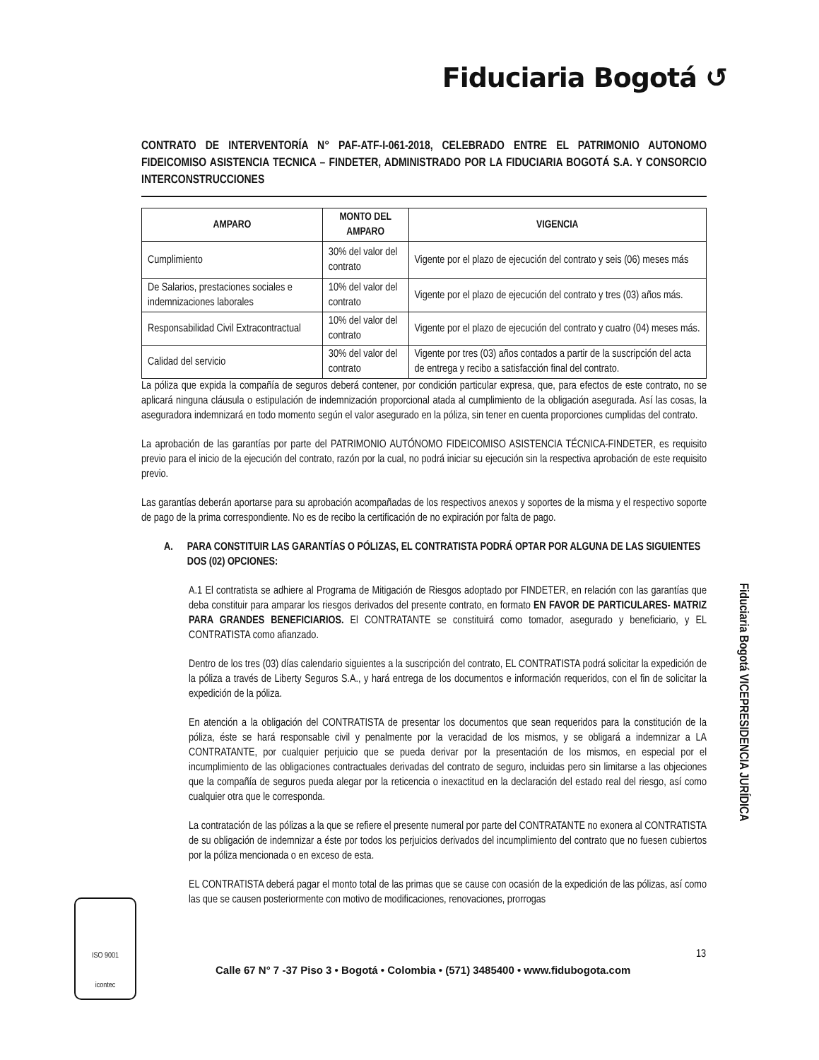Fiduciaria Bogotá ↺
CONTRATO DE INTERVENTORÍA N° PAF-ATF-I-061-2018, CELEBRADO ENTRE EL PATRIMONIO AUTONOMO FIDEICOMISO ASISTENCIA TECNICA – FINDETER, ADMINISTRADO POR LA FIDUCIARIA BOGOTÁ S.A. Y CONSORCIO INTERCONSTRUCCIONES
| AMPARO | MONTO DEL AMPARO | VIGENCIA |
| --- | --- | --- |
| Cumplimiento | 30% del valor del contrato | Vigente por el plazo de ejecución del contrato y seis (06) meses más |
| De Salarios, prestaciones sociales e indemnizaciones laborales | 10% del valor del contrato | Vigente por el plazo de ejecución del contrato y tres (03) años más. |
| Responsabilidad Civil Extracontractual | 10% del valor del contrato | Vigente por el plazo de ejecución del contrato y cuatro (04) meses más. |
| Calidad del servicio | 30% del valor del contrato | Vigente por tres (03) años contados a partir de la suscripción del acta de entrega y recibo a satisfacción final del contrato. |
La póliza que expida la compañía de seguros deberá contener, por condición particular expresa, que, para efectos de este contrato, no se aplicará ninguna cláusula o estipulación de indemnización proporcional atada al cumplimiento de la obligación asegurada. Así las cosas, la aseguradora indemnizará en todo momento según el valor asegurado en la póliza, sin tener en cuenta proporciones cumplidas del contrato.
La aprobación de las garantías por parte del PATRIMONIO AUTÓNOMO FIDEICOMISO ASISTENCIA TÉCNICA-FINDETER, es requisito previo para el inicio de la ejecución del contrato, razón por la cual, no podrá iniciar su ejecución sin la respectiva aprobación de este requisito previo.
Las garantías deberán aportarse para su aprobación acompañadas de los respectivos anexos y soportes de la misma y el respectivo soporte de pago de la prima correspondiente. No es de recibo la certificación de no expiración por falta de pago.
A. PARA CONSTITUIR LAS GARANTÍAS O PÓLIZAS, EL CONTRATISTA PODRÁ OPTAR POR ALGUNA DE LAS SIGUIENTES DOS (02) OPCIONES:
A.1 El contratista se adhiere al Programa de Mitigación de Riesgos adoptado por FINDETER, en relación con las garantías que deba constituir para amparar los riesgos derivados del presente contrato, en formato EN FAVOR DE PARTICULARES- MATRIZ PARA GRANDES BENEFICIARIOS. El CONTRATANTE se constituirá como tomador, asegurado y beneficiario, y EL CONTRATISTA como afianzado.
Dentro de los tres (03) días calendario siguientes a la suscripción del contrato, EL CONTRATISTA podrá solicitar la expedición de la póliza a través de Liberty Seguros S.A., y hará entrega de los documentos e información requeridos, con el fin de solicitar la expedición de la póliza.
En atención a la obligación del CONTRATISTA de presentar los documentos que sean requeridos para la constitución de la póliza, éste se hará responsable civil y penalmente por la veracidad de los mismos, y se obligará a indemnizar a LA CONTRATANTE, por cualquier perjuicio que se pueda derivar por la presentación de los mismos, en especial por el incumplimiento de las obligaciones contractuales derivadas del contrato de seguro, incluidas pero sin limitarse a las objeciones que la compañía de seguros pueda alegar por la reticencia o inexactitud en la declaración del estado real del riesgo, así como cualquier otra que le corresponda.
La contratación de las pólizas a la que se refiere el presente numeral por parte del CONTRATANTE no exonera al CONTRATISTA de su obligación de indemnizar a éste por todos los perjuicios derivados del incumplimiento del contrato que no fuesen cubiertos por la póliza mencionada o en exceso de esta.
EL CONTRATISTA deberá pagar el monto total de las primas que se cause con ocasión de la expedición de las pólizas, así como las que se causen posteriormente con motivo de modificaciones, renovaciones, prorrogas
13
Fiduciaria Bogotá VICEPRESIDENCIA JURÍDICA
ISO 9001
icontec
Calle 67 N° 7 -37 Piso 3 • Bogotá • Colombia • (571) 3485400 • www.fidubogota.com